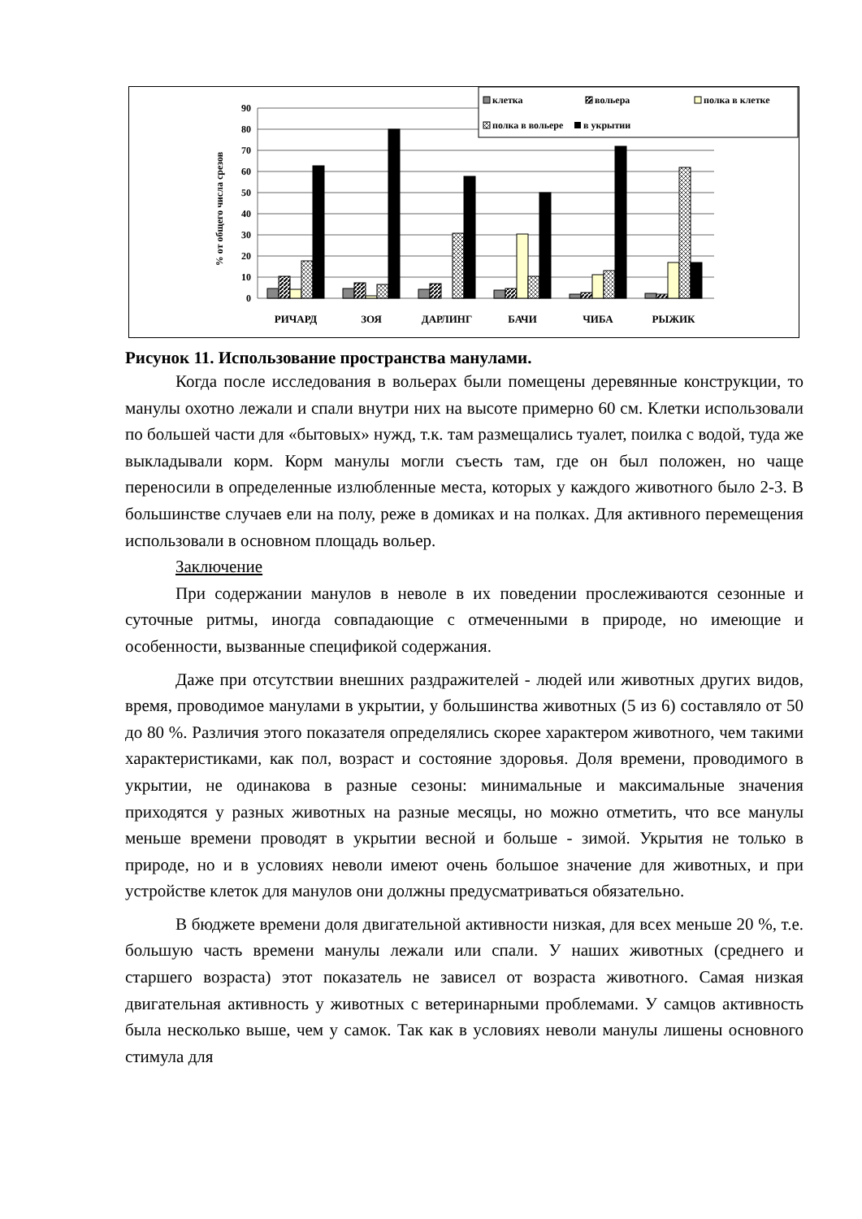90
80
70
60
50
40
30
20
10
0
% от общего числа срезов
РИЧАРД
ЗОЯ
ДАРЛИНГ
БАЧИ
ЧИБА
РЫЖИК
клетка
вольера
полка в клетке
полка в вольере
в укрытии
Рисунок 11. Использование пространства манулами.
Когда после исследования в вольерах были помещены деревянные конструкции, то манулы охотно лежали и спали внутри них на высоте примерно 60 см. Клетки использовали по большей части для «бытовых» нужд, т.к. там размещались туалет, поилка с водой, туда же выкладывали корм. Корм манулы могли съесть там, где он был положен, но чаще переносили в определенные излюбленные места, которых у каждого животного было 2-3. В большинстве случаев ели на полу, реже в домиках и на полках. Для активного перемещения использовали в основном площадь вольер.
Заключение
При содержании манулов в неволе в их поведении прослеживаются сезонные и суточные ритмы, иногда совпадающие с отмеченными в природе, но имеющие и особенности, вызванные спецификой содержания.
Даже при отсутствии внешних раздражителей - людей или животных других видов, время, проводимое манулами в укрытии, у большинства животных (5 из 6) составляло от 50 до 80 %. Различия этого показателя определялись скорее характером животного, чем такими характеристиками, как пол, возраст и состояние здоровья. Доля времени, проводимого в укрытии, не одинакова в разные сезоны: минимальные и максимальные значения приходятся у разных животных на разные месяцы, но можно отметить, что все манулы меньше времени проводят в укрытии весной и больше - зимой. Укрытия не только в природе, но и в условиях неволи имеют очень большое значение для животных, и при устройстве клеток для манулов они должны предусматриваться обязательно.
В бюджете времени доля двигательной активности низкая, для всех меньше 20 %, т.е. большую часть времени манулы лежали или спали. У наших животных (среднего и старшего возраста) этот показатель не зависел от возраста животного. Самая низкая двигательная активность у животных с ветеринарными проблемами. У самцов активность была несколько выше, чем у самок. Так как в условиях неволи манулы лишены основного стимула для